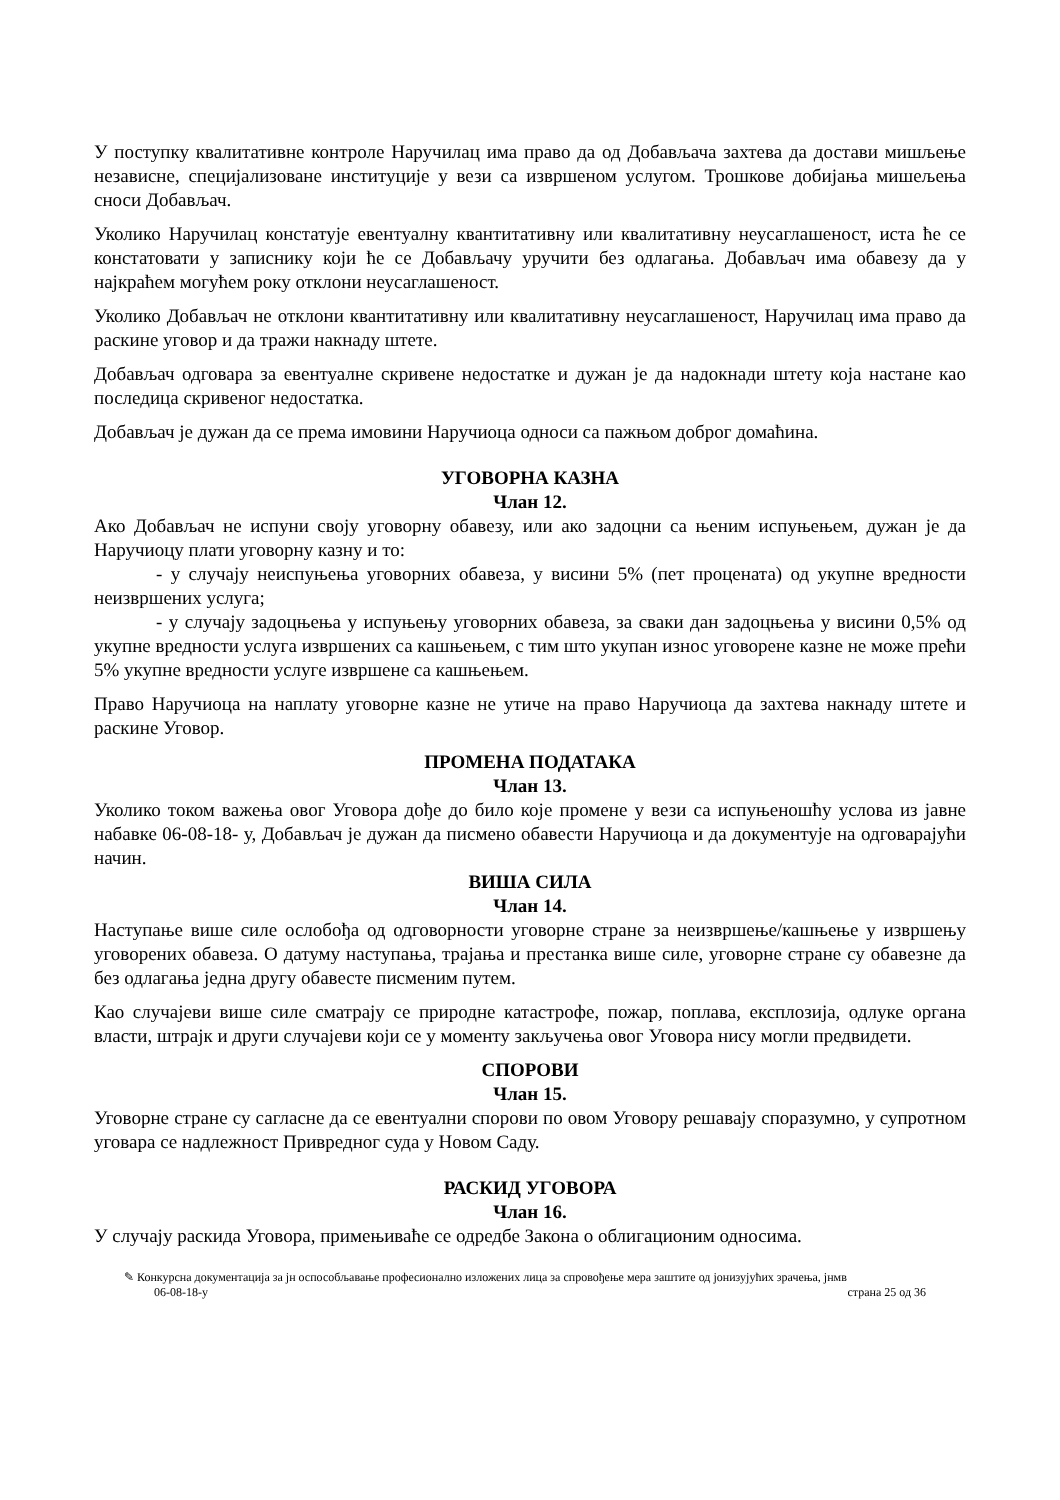У поступку квалитативне контроле Наручилац има право да од Добављача захтева да достави мишљење независне, специјализоване институције у вези са извршеном услугом. Трошкове добијања мишељења сноси Добављач.
Уколико Наручилац констатује евентуалну квантитативну или квалитативну неусаглашеност, иста ће се констатовати у записнику који ће се Добављачу уручити без одлагања. Добављач има обавезу да у најкраћем могућем року отклони неусаглашеност.
Уколико Добављач не отклони квантитативну или квалитативну неусаглашеност, Наручилац има право да раскине уговор и да тражи накнаду штете.
Добављач одговара за евентуалне скривене недостатке и дужан је да надокнади штету која настане као последица скривеног недостатка.
Добављач је дужан да се према имовини Наручиоца односи са пажњом доброг домаћина.
УГОВОРНА КАЗНА
Члан 12.
Ако Добављач не испуни своју уговорну обавезу, или ако задоцни са њеним испуњењем, дужан је да Наручиоцу плати уговорну казну и то:
- у случају неиспуњења уговорних обавеза, у висини 5% (пет процената) од укупне вредности неизвршених услуга;
- у случају задоцњења у испуњењу уговорних обавеза, за сваки дан задоцњења у висини 0,5% од укупне вредности услуга извршених са кашњењем, с тим што укупан износ уговорене казне не може прећи 5% укупне вредности услуге извршене са кашњењем.
Право Наручиоца на наплату уговорне казне не утиче на право Наручиоца да захтева накнаду штете и раскине Уговор.
ПРОМЕНА ПОДАТАКА
Члан 13.
Уколико током важења овог Уговора дође до било које промене у вези са испуњеношћу услова из јавне набавке 06-08-18- у, Добављач је дужан да писмено обавести Наручиоца и да документује на одговарајући начин.
ВИША СИЛА
Члан 14.
Наступање више силе ослобођа од одговорности уговорне стране за неизвршење/кашњење у извршењу уговорених обавеза. О датуму наступања, трајања и престанка више силе, уговорне стране су обавезне да без одлагања једна другу обавесте писменим путем.
Као случајеви више силе сматрају се природне катастрофе, пожар, поплава, експлозија, одлуке органа власти, штрајк и други случајеви који се у моменту закључења овог Уговора нису могли предвидети.
СПОРОВИ
Члан 15.
Уговорне стране су сагласне да се евентуални спорови по овом Уговору решавају споразумно, у супротном уговара се надлежност Привредног суда у Новом Саду.
РАСКИД УГОВОРА
Члан 16.
У случају раскида Уговора, примењиваће се одредбе Закона о облигационим односима.
✎ Конкурсна документација за јн оспособљавање професионално изложених лица за спровођење мера заштите од јонизујућих зрачења, јнмв
06-08-18-у страна 25 од 36